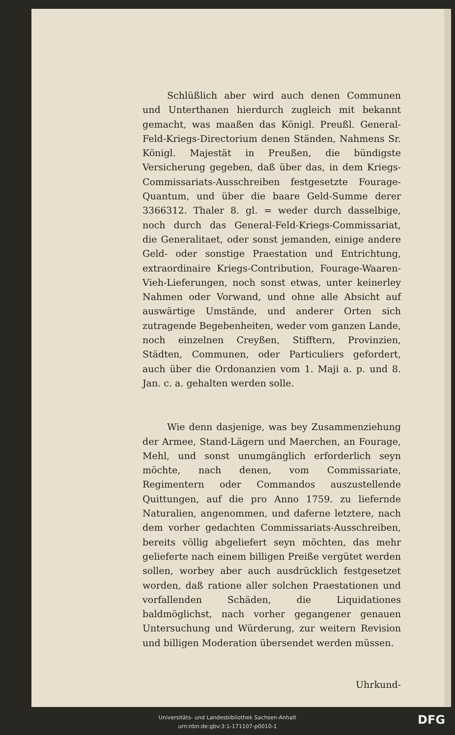Schlüßlich aber wird auch denen Communen und Unterthanen hierdurch zugleich mit bekannt gemacht, was maaßen das Königl. Preußl. General-Feld-Kriegs-Directorium denen Ständen, Nahmens Sr. Königl. Majestät in Preußen, die bündigste Versicherung gegeben, daß über das, in dem Kriegs-Commissariats-Ausschreiben festgesetzte Fourage-Quantum, und über die baare Geld-Summe derer 3366312. Thaler 8. gl. = weder durch dasselbige, noch durch das General-Feld-Kriegs-Commissariat, die Generalitaet, oder sonst jemanden, einige andere Geld- oder sonstige Praestation und Entrichtung, extraordinaire Kriegs-Contribution, Fourage-Waaren-Vieh-Lieferungen, noch sonst etwas, unter keinerley Nahmen oder Vorwand, und ohne alle Absicht auf auswärtige Umstände, und anderer Orten sich zutragende Begebenheiten, weder vom ganzen Lande, noch einzelnen Creyßen, Stifftern, Provinzien, Städten, Communen, oder Particuliers gefordert, auch über die Ordonanzien vom 1. Maji a. p. und 8. Jan. c. a. gehalten werden solle.
Wie denn dasjenige, was bey Zusammenziehung der Armee, Stand-Lägern und Maerchen, an Fourage, Mehl, und sonst unumgänglich erforderlich seyn möchte, nach denen, vom Commissariate, Regimentern oder Commandos auszustellende Quittungen, auf die pro Anno 1759. zu liefernde Naturalien, angenommen, und daferne letztere, nach dem vorher gedachten Commissariats-Ausschreiben, bereits völlig abgeliefert seyn möchten, das mehr gelieferte nach einem billigen Preiße vergütet werden sollen, worbey aber auch ausdrücklich festgesetzet worden, daß ratione aller solchen Praestationen und vorfallenden Schäden, die Liquidationes baldmöglichst, nach vorher gegangener genauen Untersuchung und Würderung, zur weitern Revision und billigen Moderation übersendet werden müssen.
Uhrkund-
Universitäts- und Landesbibliothek Sachsen-Anhalt
urn:nbn:de:gbv:3:1-171107-p0010-1
DFG